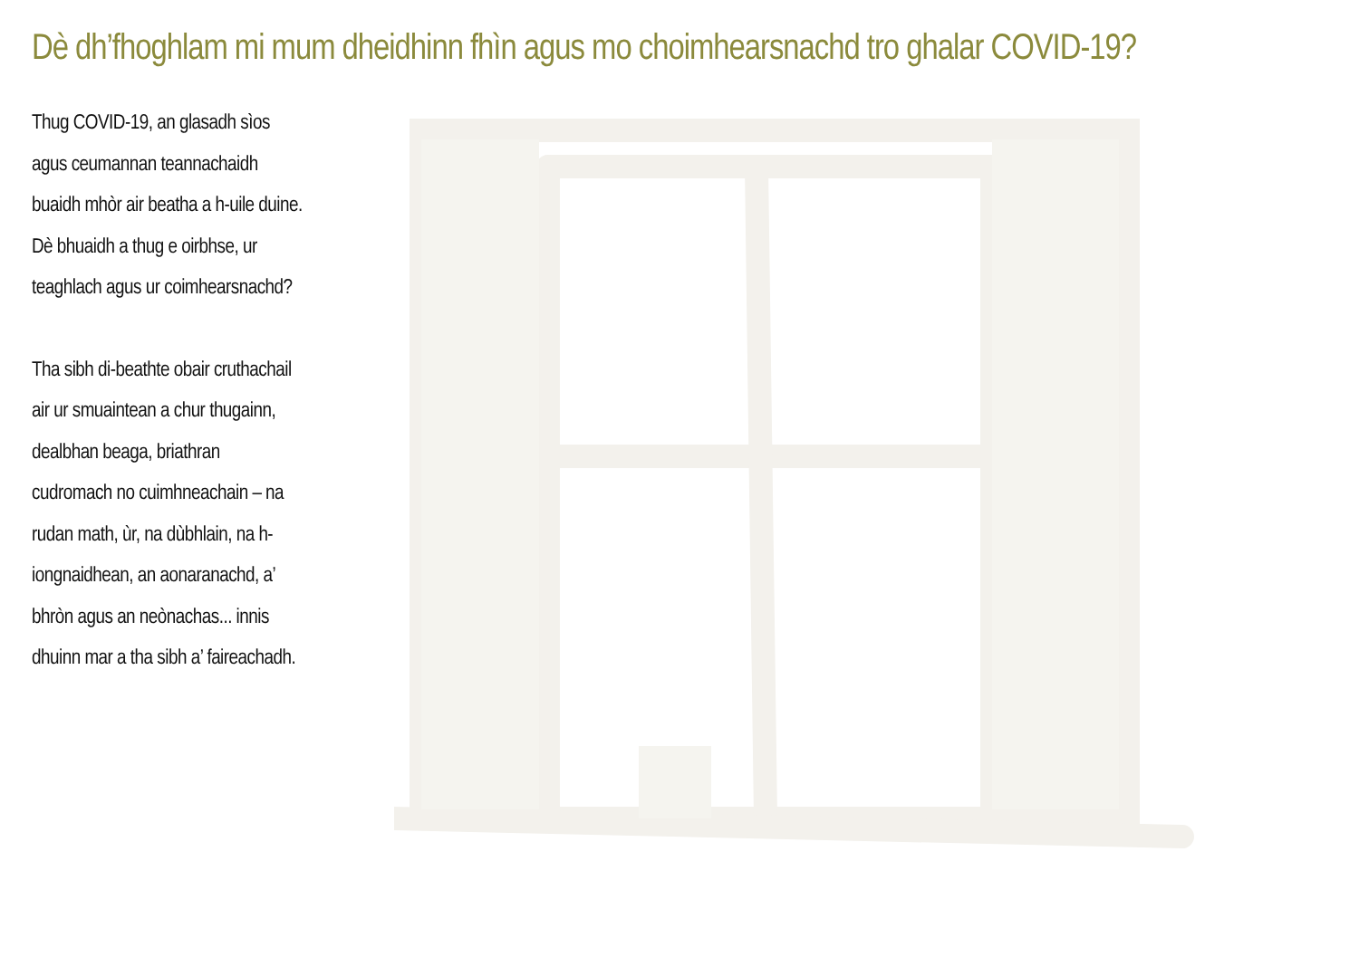Dè dh’fhoghlam mi mum dheidhinn fhìn agus mo choimhearsnachd tro ghalar COVID-19?
Thug COVID-19, an glasadh sìos agus ceumannan teannachaidh buaidh mhòr air beatha a h-uile duine. Dè bhuaidh a thug e oirbhse, ur teaghlach agus ur coimhearsnachd?
Tha sibh di-beathte obair cruthachail air ur smuaintean a chur thugainn, dealbhan beaga, briathran cudromach no cuimhneachain – na rudan math, ùr, na dùbhlain, na h-iongnaidhean, an aonaranachd, a’ bhròn agus an neònachas... innis dhuinn mar a tha sibh a’ faireachadh.